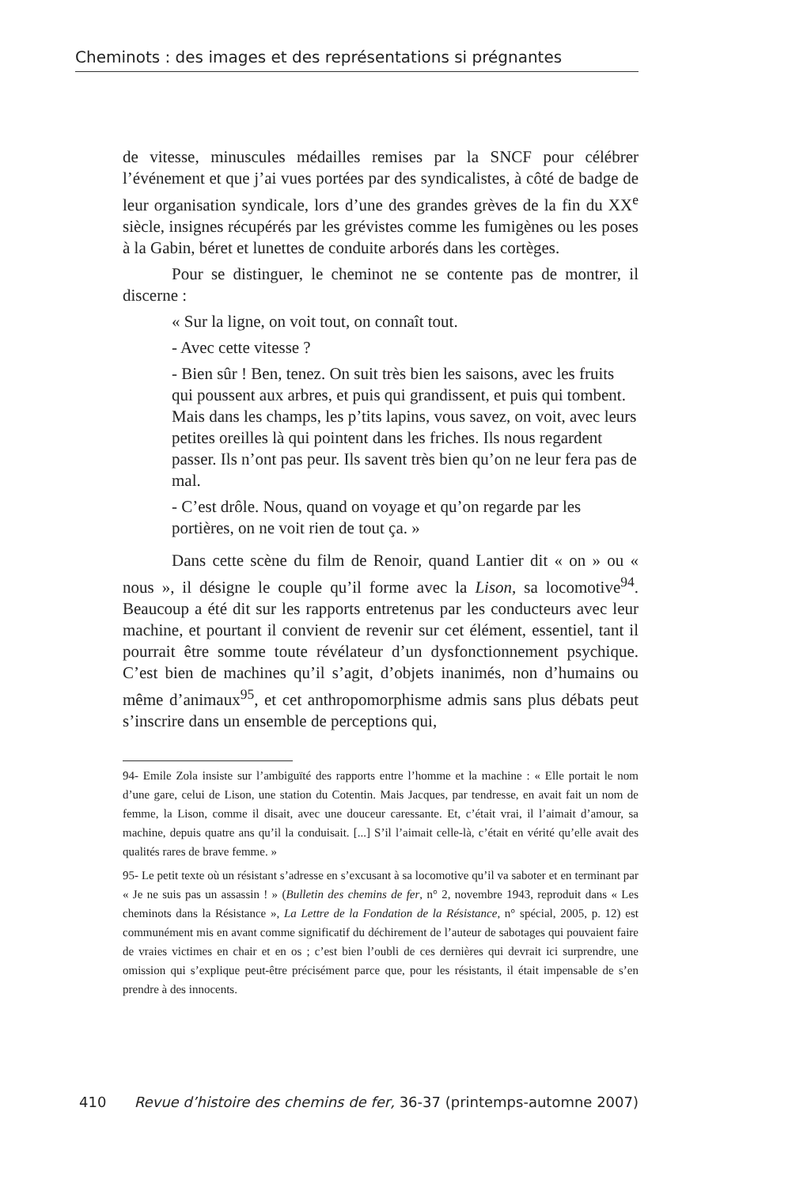Cheminots : des images et des représentations si prégnantes
de vitesse, minuscules médailles remises par la SNCF pour célébrer l’événement et que j’ai vues portées par des syndicalistes, à côté de badge de leur organisation syndicale, lors d’une des grandes grèves de la fin du XX<sup>e</sup> siècle, insignes récupérés par les grévistes comme les fumigènes ou les poses à la Gabin, béret et lunettes de conduite arborés dans les cortèges.
Pour se distinguer, le cheminot ne se contente pas de montrer, il discerne :
« Sur la ligne, on voit tout, on connaît tout.
- Avec cette vitesse ?
- Bien sûr ! Ben, tenez. On suit très bien les saisons, avec les fruits qui poussent aux arbres, et puis qui grandissent, et puis qui tombent. Mais dans les champs, les p’tits lapins, vous savez, on voit, avec leurs petites oreilles là qui pointent dans les friches. Ils nous regardent passer. Ils n’ont pas peur. Ils savent très bien qu’on ne leur fera pas de mal.
- C’est drôle. Nous, quand on voyage et qu’on regarde par les portières, on ne voit rien de tout ça. »
Dans cette scène du film de Renoir, quand Lantier dit « on » ou « nous », il désigne le couple qu’il forme avec la Lison, sa locomotive<sup>94</sup>. Beaucoup a été dit sur les rapports entretenus par les conducteurs avec leur machine, et pourtant il convient de revenir sur cet élément, essentiel, tant il pourrait être somme toute révélateur d’un dysfonctionnement psychique. C’est bien de machines qu’il s’agit, d’objets inanimés, non d’humains ou même d’animaux<sup>95</sup>, et cet anthropomorphisme admis sans plus débats peut s’inscrire dans un ensemble de perceptions qui,
94- Emile Zola insiste sur l’ambiguïté des rapports entre l’homme et la machine : « Elle portait le nom d’une gare, celui de Lison, une station du Cotentin. Mais Jacques, par tendresse, en avait fait un nom de femme, la Lison, comme il disait, avec une douceur caressante. Et, c’était vrai, il l’aimait d’amour, sa machine, depuis quatre ans qu’il la conduisait. [...] S’il l’aimait celle-là, c’était en vérité qu’elle avait des qualités rares de brave femme. »
95- Le petit texte où un résistant s’adresse en s’excusant à sa locomotive qu’il va saboter et en terminant par « Je ne suis pas un assassin ! » (Bulletin des chemins de fer, n° 2, novembre 1943, reproduit dans « Les cheminots dans la Résistance », La Lettre de la Fondation de la Résistance, n° spécial, 2005, p. 12) est communément mis en avant comme significatif du déchirement de l’auteur de sabotages qui pouvaient faire de vraies victimes en chair et en os ; c’est bien l’oubli de ces dernières qui devrait ici surprendre, une omission qui s’explique peut-être précisément parce que, pour les résistants, il était impensable de s’en prendre à des innocents.
410 Revue d’histoire des chemins de fer, 36-37 (printemps-automne 2007)